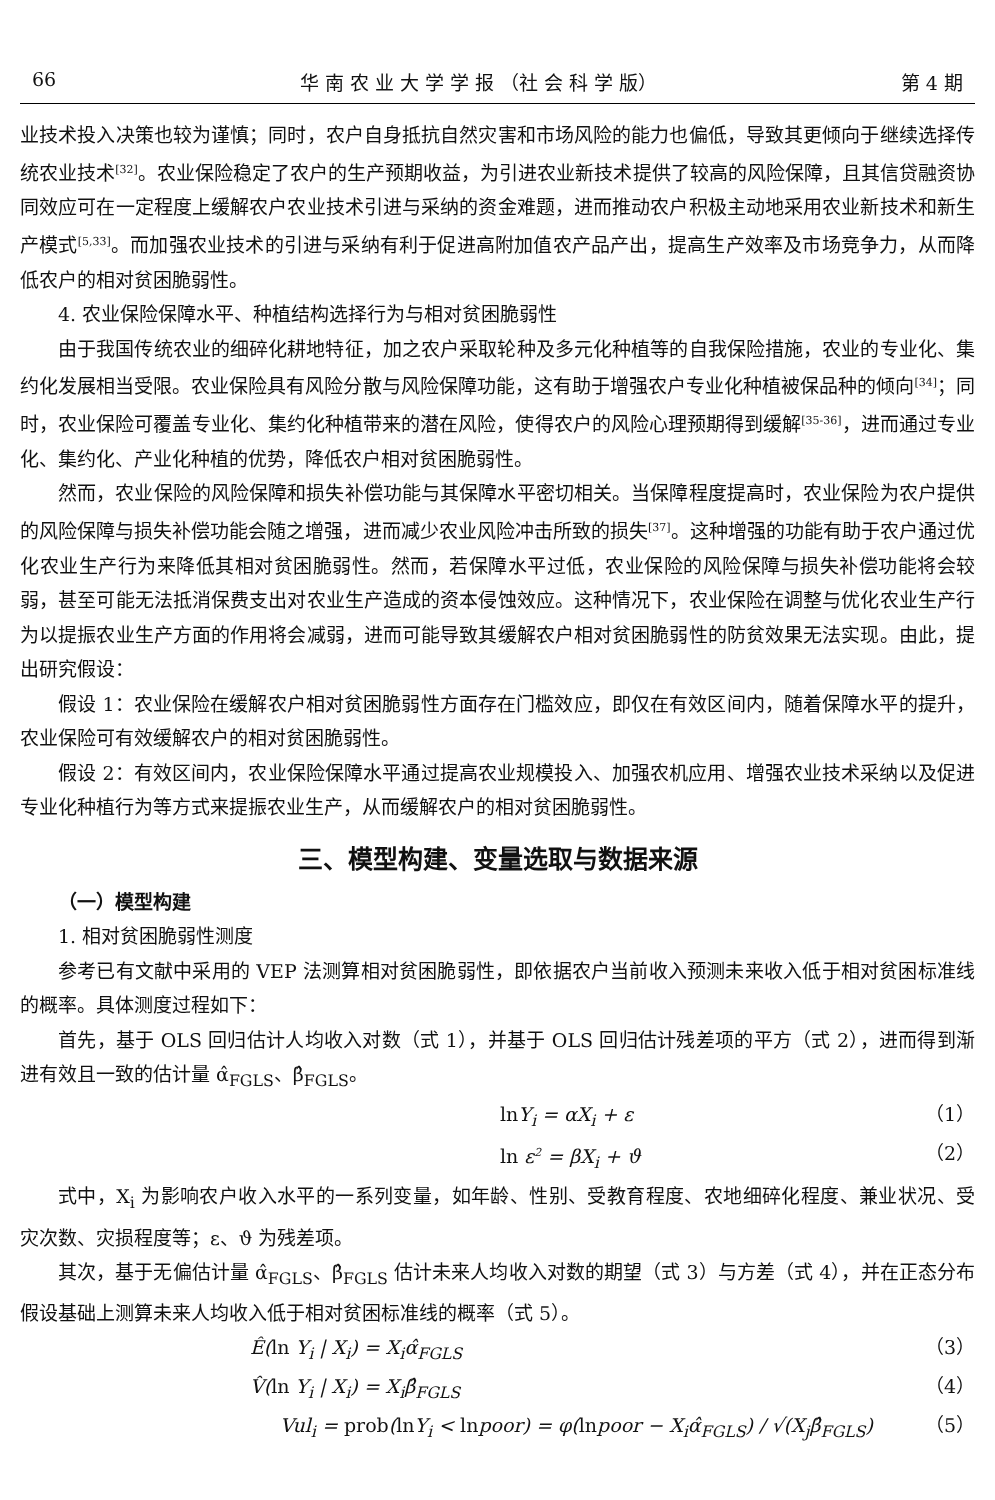66 华 南 农 业 大 学 学 报 （社 会 科 学 版） 第 4 期
业技术投入决策也较为谨慎；同时，农户自身抵抗自然灾害和市场风险的能力也偏低，导致其更倾向于继续选择传统农业技术<sup>[32]</sup>。农业保险稳定了农户的生产预期收益，为引进农业新技术提供了较高的风险保障，且其信贷融资协同效应可在一定程度上缓解农户农业技术引进与采纳的资金难题，进而推动农户积极主动地采用农业新技术和新生产模式<sup>[5,33]</sup>。而加强农业技术的引进与采纳有利于促进高附加值农产品产出，提高生产效率及市场竞争力，从而降低农户的相对贫困脆弱性。
4. 农业保险保障水平、种植结构选择行为与相对贫困脆弱性
由于我国传统农业的细碎化耕地特征，加之农户采取轮种及多元化种植等的自我保险措施，农业的专业化、集约化发展相当受限。农业保险具有风险分散与风险保障功能，这有助于增强农户专业化种植被保品种的倾向<sup>[34]</sup>；同时，农业保险可覆盖专业化、集约化种植带来的潜在风险，使得农户的风险心理预期得到缓解<sup>[35-36]</sup>，进而通过专业化、集约化、产业化种植的优势，降低农户相对贫困脆弱性。
然而，农业保险的风险保障和损失补偿功能与其保障水平密切相关。当保障程度提高时，农业保险为农户提供的风险保障与损失补偿功能会随之增强，进而减少农业风险冲击所致的损失<sup>[37]</sup>。这种增强的功能有助于农户通过优化农业生产行为来降低其相对贫困脆弱性。然而，若保障水平过低，农业保险的风险保障与损失补偿功能将会较弱，甚至可能无法抵消保费支出对农业生产造成的资本侵蚀效应。这种情况下，农业保险在调整与优化农业生产行为以提振农业生产方面的作用将会减弱，进而可能导致其缓解农户相对贫困脆弱性的防贫效果无法实现。由此，提出研究假设：
假设 1：农业保险在缓解农户相对贫困脆弱性方面存在门槛效应，即仅在有效区间内，随着保障水平的提升，农业保险可有效缓解农户的相对贫困脆弱性。
假设 2：有效区间内，农业保险保障水平通过提高农业规模投入、加强农机应用、增强农业技术采纳以及促进专业化种植行为等方式来提振农业生产，从而缓解农户的相对贫困脆弱性。
三、模型构建、变量选取与数据来源
（一）模型构建
1. 相对贫困脆弱性测度
参考已有文献中采用的 VEP 法测算相对贫困脆弱性，即依据农户当前收入预测未来收入低于相对贫困标准线的概率。具体测度过程如下：
首先，基于 OLS 回归估计人均收入对数（式 1），并基于 OLS 回归估计残差项的平方（式 2），进而得到渐进有效且一致的估计量 α̂<sub>FGLS</sub>、β̂<sub>FGLS</sub>。
ln Y<sub>i</sub> = αX<sub>i</sub> + ε （1）
ln ε<sup>2</sup> = βX<sub>i</sub> + ϑ （2）
式中，X<sub>i</sub> 为影响农户收入水平的一系列变量，如年龄、性别、受教育程度、农地细碎化程度、兼业状况、受灾次数、灾损程度等；ε、ϑ 为残差项。
其次，基于无偏估计量 α̂<sub>FGLS</sub>、β̂<sub>FGLS</sub> 估计未来人均收入对数的期望（式 3）与方差（式 4），并在正态分布假设基础上测算未来人均收入低于相对贫困标准线的概率（式 5）。
Ê(ln Y<sub>i</sub> | X<sub>i</sub>) = X<sub>i</sub>α̂<sub>FGLS</sub> （3）
V̂(ln Y<sub>i</sub> | X<sub>i</sub>) = X<sub>i</sub>β̂<sub>FGLS</sub> （4）
Vul<sub>i</sub> = prob(ln Y<sub>i</sub> < lnpoor) = φ(lnpoor − X<sub>i</sub>α̂<sub>FGLS</sub>) / √(X<sub>j</sub>β̂<sub>FGLS</sub>) （5）